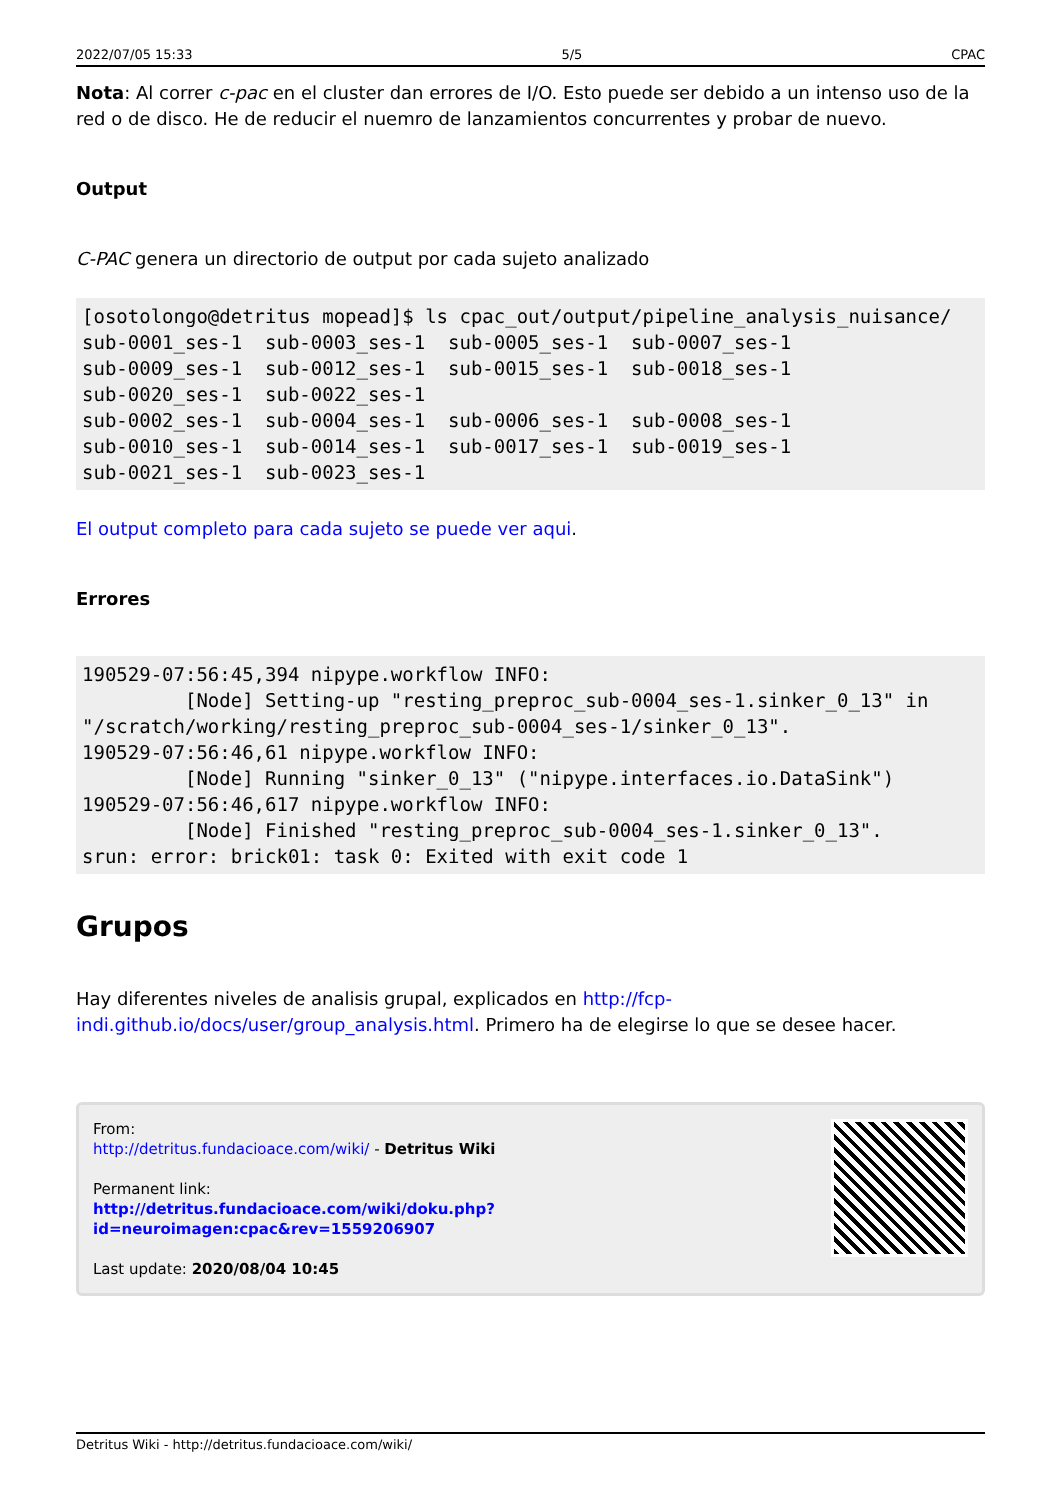2022/07/05 15:33 5/5 CPAC
Nota: Al correr c-pac en el cluster dan errores de I/O. Esto puede ser debido a un intenso uso de la red o de disco. He de reducir el nuemro de lanzamientos concurrentes y probar de nuevo.
Output
C-PAC genera un directorio de output por cada sujeto analizado
[osotolongo@detritus mopead]$ ls cpac_out/output/pipeline_analysis_nuisance/
sub-0001_ses-1  sub-0003_ses-1  sub-0005_ses-1  sub-0007_ses-1
sub-0009_ses-1  sub-0012_ses-1  sub-0015_ses-1  sub-0018_ses-1
sub-0020_ses-1  sub-0022_ses-1
sub-0002_ses-1  sub-0004_ses-1  sub-0006_ses-1  sub-0008_ses-1
sub-0010_ses-1  sub-0014_ses-1  sub-0017_ses-1  sub-0019_ses-1
sub-0021_ses-1  sub-0023_ses-1
El output completo para cada sujeto se puede ver aqui.
Errores
190529-07:56:45,394 nipype.workflow INFO:
         [Node] Setting-up "resting_preproc_sub-0004_ses-1.sinker_0_13" in
"/scratch/working/resting_preproc_sub-0004_ses-1/sinker_0_13".
190529-07:56:46,61 nipype.workflow INFO:
         [Node] Running "sinker_0_13" ("nipype.interfaces.io.DataSink")
190529-07:56:46,617 nipype.workflow INFO:
         [Node] Finished "resting_preproc_sub-0004_ses-1.sinker_0_13".
srun: error: brick01: task 0: Exited with exit code 1
Grupos
Hay diferentes niveles de analisis grupal, explicados en http://fcp-indi.github.io/docs/user/group_analysis.html. Primero ha de elegirse lo que se desee hacer.
From:
http://detritus.fundacioace.com/wiki/ - Detritus Wiki
Permanent link:
http://detritus.fundacioace.com/wiki/doku.php?id=neuroimagen:cpac&rev=1559206907
Last update: 2020/08/04 10:45
Detritus Wiki - http://detritus.fundacioace.com/wiki/